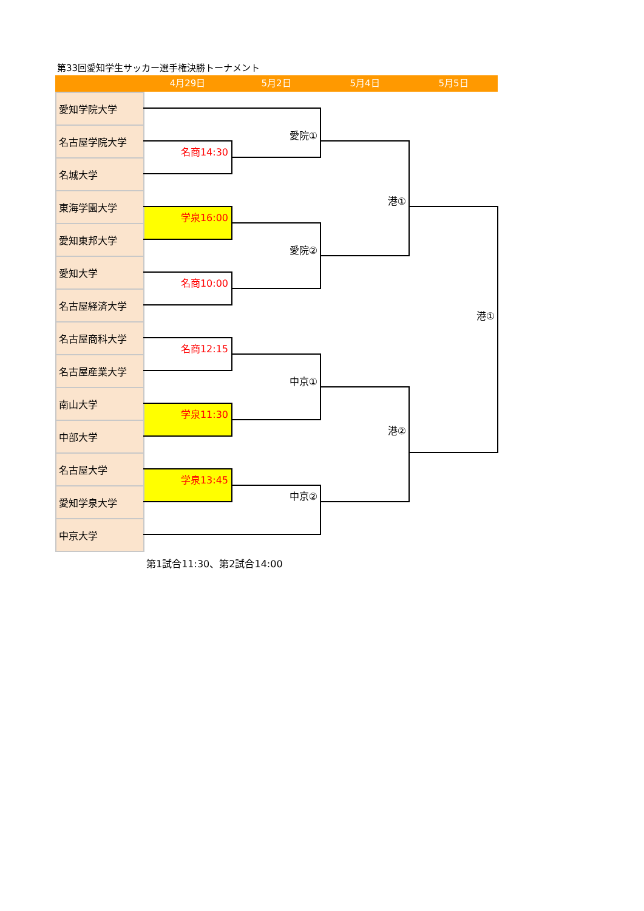第33回愛知学生サッカー選手権決勝トーナメント
4月29日 5月2日 5月4日 5月5日
| 愛知学院大学 | | | | |
| 名古屋学院大学 | | 愛院① | | |
| | 名商14:30 | | | |
| 名城大学 | | | | |
| 東海学園大学 | | | 港① | |
| | 学泉16:00 | | | |
| 愛知東邦大学 | | | | |
| | | 愛院② | | |
| 愛知大学 | | | | |
| | 名商10:00 | | | |
| 名古屋経済大学 | | | | |
| | | | | 港① |
| 名古屋商科大学 | | | | |
| | 名商12:15 | | | |
| 名古屋産業大学 | | | | |
| | | 中京① | | |
| 南山大学 | | | | |
| | 学泉11:30 | | | |
| 中部大学 | | | 港② | |
| 名古屋大学 | | | | |
| | 学泉13:45 | | | |
| 愛知学泉大学 | | 中京② | | |
| 中京大学 | | | | |
第1試合11:30、第2試合14:00